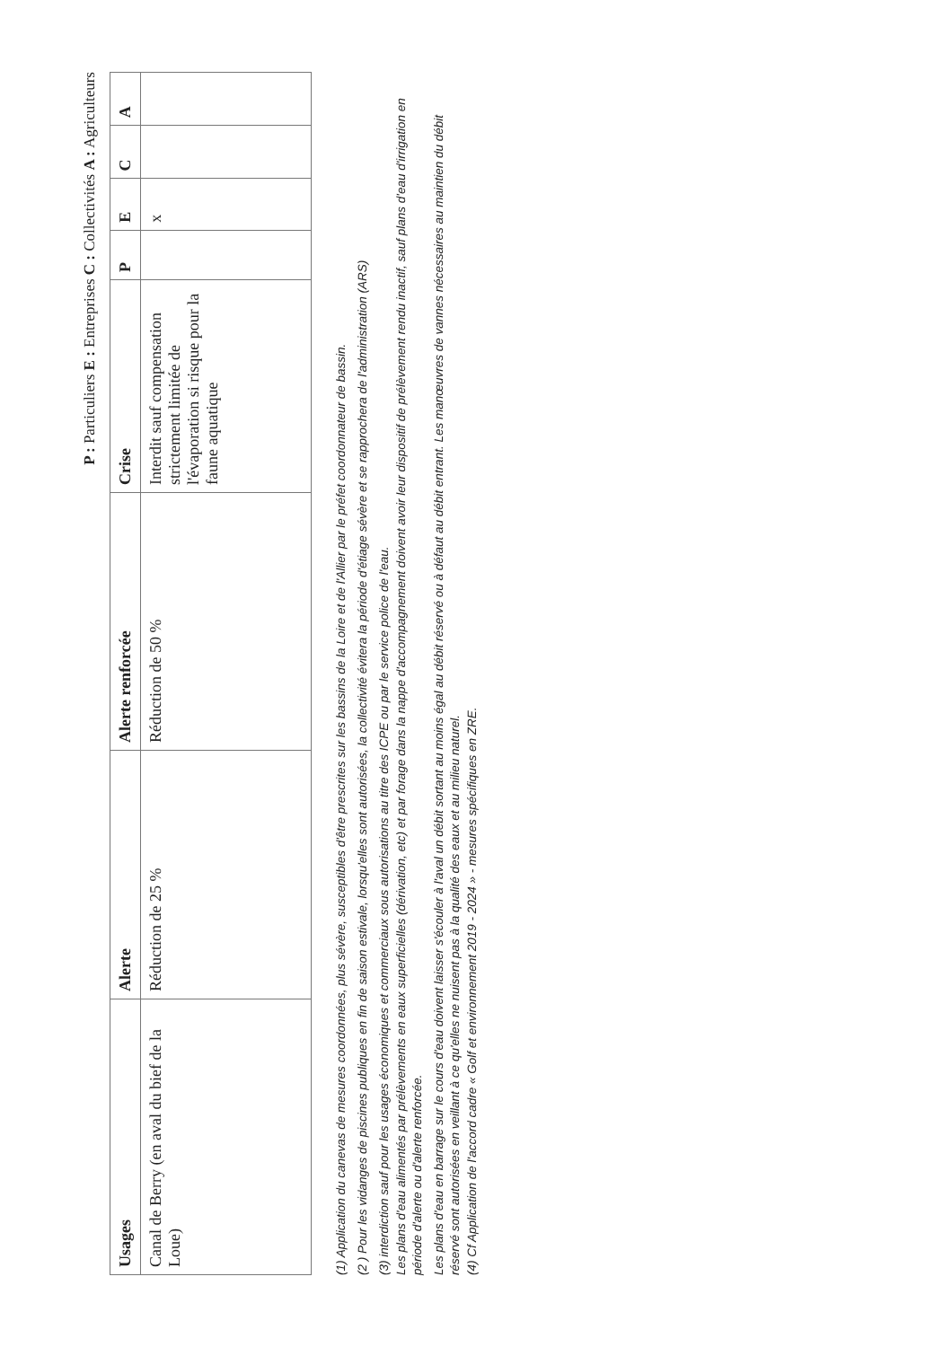P : Particuliers E : Entreprises C : Collectivités A : Agriculteurs
| Usages | Alerte | Alerte renforcée | Crise | P | E | C | A |
| --- | --- | --- | --- | --- | --- | --- | --- |
| Canal de Berry (en aval du bief de la Loue) | Réduction de 25 % | Réduction de 50 % | Interdit sauf compensation strictement limitée de l'évaporation si risque pour la faune aquatique | | x | | |
(1) Application du canevas de mesures coordonnées, plus sévère, susceptibles d'être prescrites sur les bassins de la Loire et de l'Allier par le préfet coordonnateur de bassin.
(2 ) Pour les vidanges de piscines publiques en fin de saison estivale, lorsqu'elles sont autorisées, la collectivité évitera la période d'étiage sévère et se rapprochera de l'administration (ARS)
(3) interdiction sauf pour les usages économiques et commerciaux sous autorisations au titre des ICPE ou par le service police de l'eau.
Les plans d'eau alimentés par prélèvements en eaux superficielles (dérivation, etc) et par forage dans la nappe d'accompagnement doivent avoir leur dispositif de prélèvement rendu inactif, sauf plans d'eau d'irrigation en période d'alerte ou d'alerte renforcée.
Les plans d'eau en barrage sur le cours d'eau doivent laisser s'écouler à l'aval un débit sortant au moins égal au débit réservé ou à défaut au débit entrant. Les manœuvres de vannes nécessaires au maintien du débit réservé sont autorisées en veillant à ce qu'elles ne nuisent pas à la qualité des eaux et au milieu naturel.
(4) Cf Application de l'accord cadre « Golf et environnement 2019 - 2024 » - mesures spécifiques en ZRE.